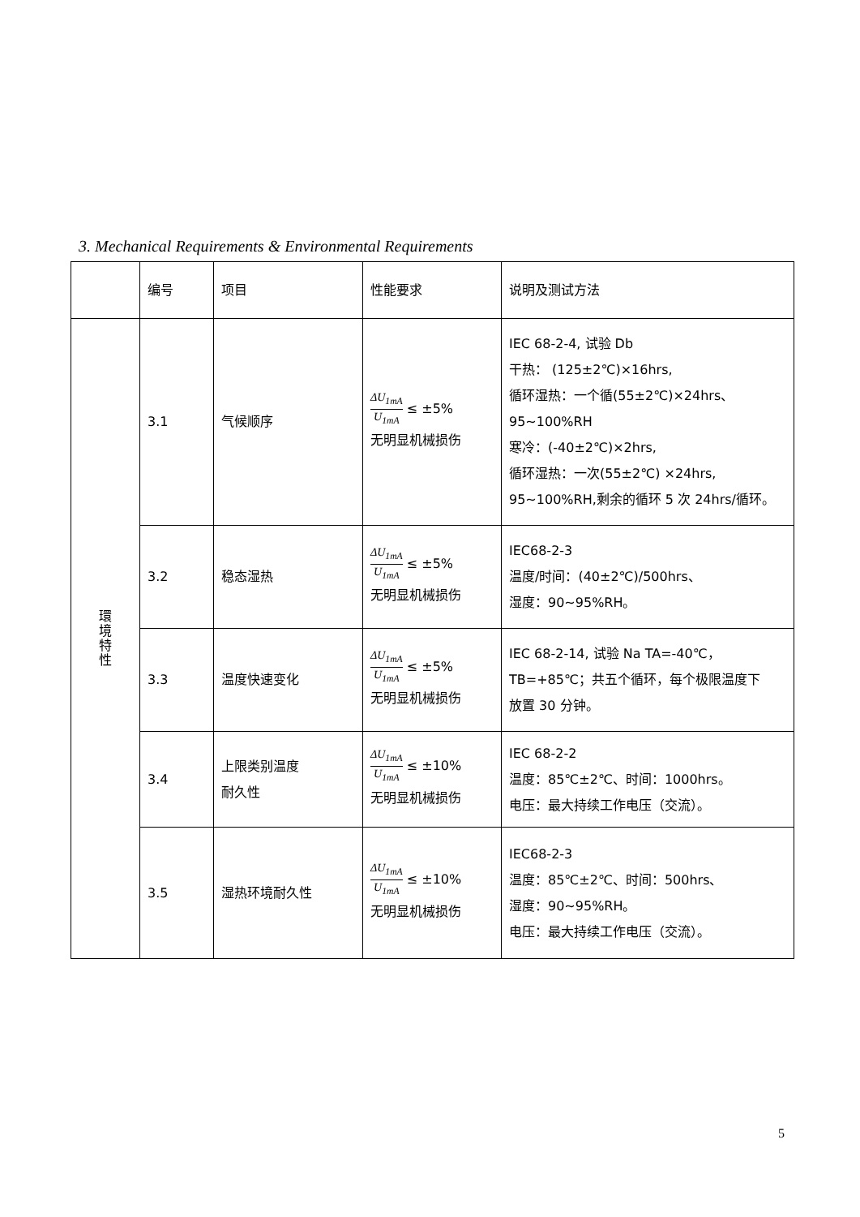3. Mechanical Requirements & Environmental Requirements
| | 编号 | 项目 | 性能要求 | 说明及测试方法 |
| --- | --- | --- | --- | --- |
| 環境特性 | 3.1 | 气候顺序 | ΔU<sub>1mA</sub> U<sub>1mA</sub> ≤ ±5% 无明显机械损伤 | IEC 68-2-4, 试验 Db 干热： (125±2℃)×16hrs, 循环湿热：一个循(55±2℃)×24hrs、 95~100%RH 寒冷：(-40±2℃)×2hrs, 循环湿热：一次(55±2℃) ×24hrs, 95~100%RH,剩余的循环 5 次 24hrs/循环。 |
| | 3.2 | 稳态湿热 | ΔU<sub>1mA</sub> U<sub>1mA</sub> ≤ ±5% 无明显机械损伤 | IEC68-2-3 温度/时间：(40±2℃)/500hrs、 湿度：90~95%RH。 |
| | 3.3 | 温度快速变化 | ΔU<sub>1mA</sub> U<sub>1mA</sub> ≤ ±5% 无明显机械损伤 | IEC 68-2-14, 试验 Na TA=-40℃， TB=+85℃；共五个循环，每个极限温度下 放置 30 分钟。 |
| | 3.4 | 上限类别温度 耐久性 | ΔU<sub>1mA</sub> U<sub>1mA</sub> ≤ ±10% 无明显机械损伤 | IEC 68-2-2 温度：85℃±2℃、时间：1000hrs。 电压：最大持续工作电压（交流）。 |
| | 3.5 | 湿热环境耐久性 | ΔU<sub>1mA</sub> U<sub>1mA</sub> ≤ ±10% 无明显机械损伤 | IEC68-2-3 温度：85℃±2℃、时间：500hrs、 湿度：90~95%RH。 电压：最大持续工作电压（交流）。 |
5